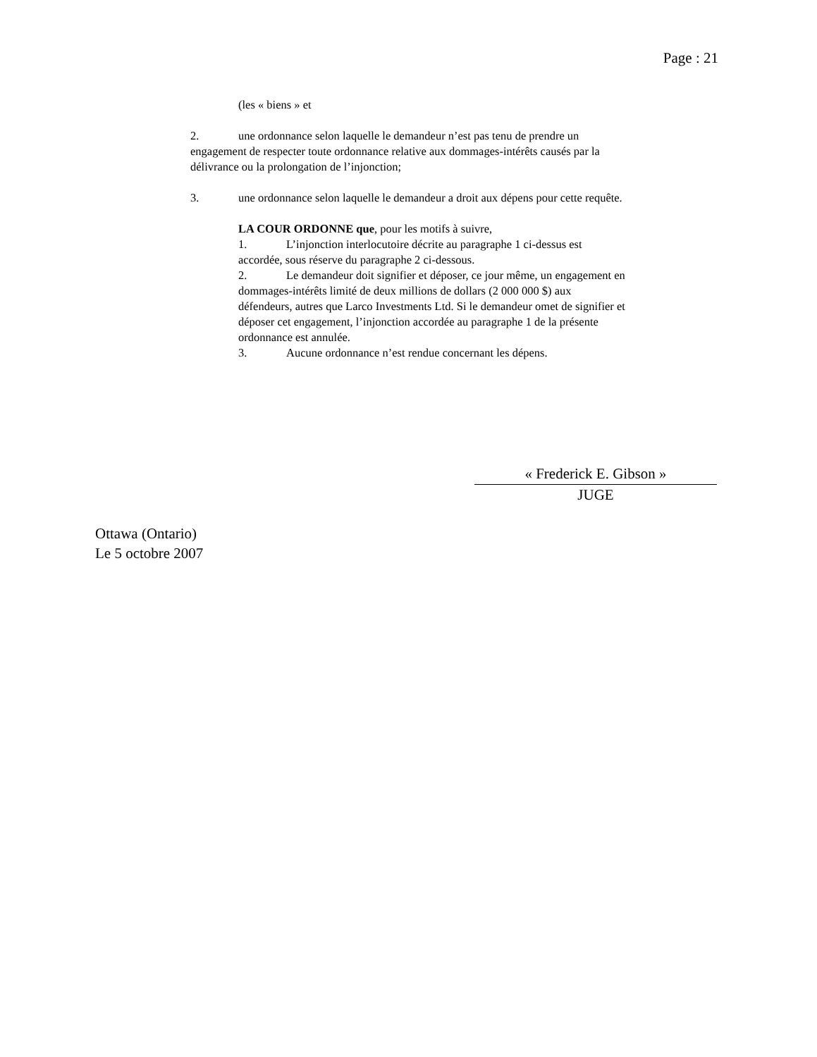Page : 21
(les « biens » et
2. une ordonnance selon laquelle le demandeur n’est pas tenu de prendre un engagement de respecter toute ordonnance relative aux dommages-intérêts causés par la délivrance ou la prolongation de l’injonction;
3. une ordonnance selon laquelle le demandeur a droit aux dépens pour cette requête.
LA COUR ORDONNE que, pour les motifs à suivre,
1. L’injonction interlocutoire décrite au paragraphe 1 ci-dessus est accordée, sous réserve du paragraphe 2 ci-dessous.
2. Le demandeur doit signifier et déposer, ce jour même, un engagement en dommages-intérêts limité de deux millions de dollars (2 000 000 $) aux défendeurs, autres que Larco Investments Ltd. Si le demandeur omet de signifier et déposer cet engagement, l’injonction accordée au paragraphe 1 de la présente ordonnance est annulée.
3. Aucune ordonnance n’est rendue concernant les dépens.
« Frederick E. Gibson »
JUGE
Ottawa (Ontario)
Le 5 octobre 2007